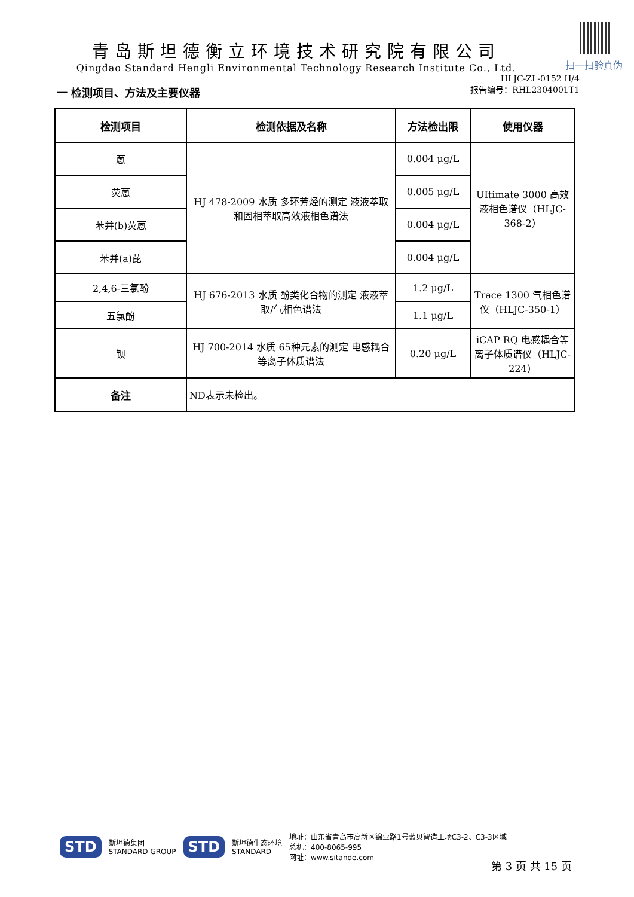扫一扫验真伪
青岛斯坦德衡立环境技术研究院有限公司
Qingdao Standard Hengli Environmental Technology Research Institute Co., Ltd.
HLJC-ZL-0152 H/4
报告编号：RHL2304001T1
一 检测项目、方法及主要仪器
| 检测项目 | 检测依据及名称 | 方法检出限 | 使用仪器 |
| --- | --- | --- | --- |
| 蒽 | HJ 478-2009 水质 多环芳烃的测定 液液萃取和固相萃取高效液相色谱法 | 0.004 μg/L | UItimate 3000 高效液相色谱仪（HLJC-368-2） |
| 荧蒽 | | 0.005 μg/L | |
| 苯并(b)荧蒽 | | 0.004 μg/L | |
| 苯并(a)芘 | | 0.004 μg/L | |
| 2,4,6-三氯酚 | HJ 676-2013 水质 酚类化合物的测定 液液萃取/气相色谱法 | 1.2 μg/L | Trace 1300 气相色谱仪（HLJC-350-1） |
| 五氯酚 | | 1.1 μg/L | |
| 钡 | HJ 700-2014 水质 65种元素的测定 电感耦合等离子体质谱法 | 0.20 μg/L | iCAP RQ 电感耦合等离子体质谱仪（HLJC-224） |
| 备注 | ND表示未检出。 | | |
STD 斯坦德集团
STANDARD GROUP STD 斯坦德生态环境
STANDARD 地址：山东省青岛市高新区锦业路1号蓝贝智造工场C3-2、C3-3区域
总机：400-8065-995
网址：www.sitande.com
第 3 页 共 15 页